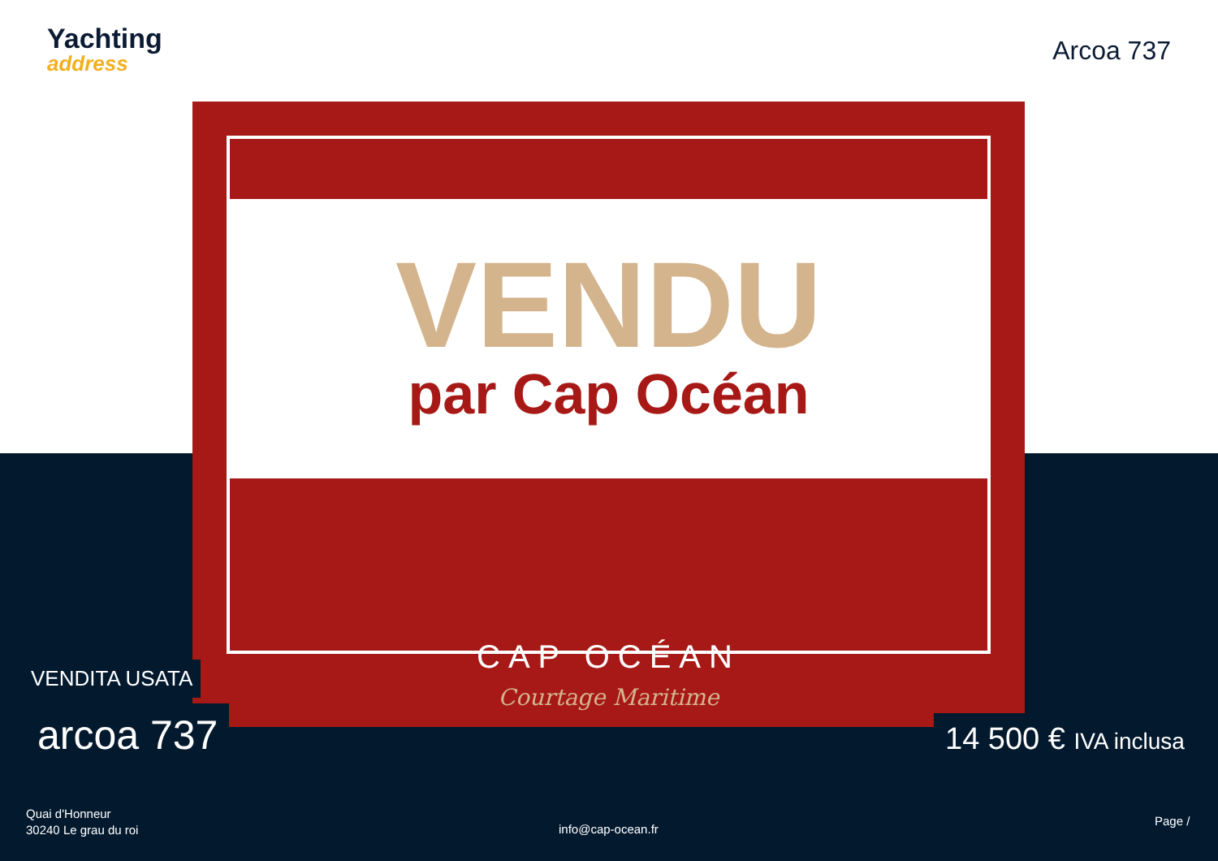Yachting
address
Arcoa 737
VENDU
par Cap Océan
CAP OCÉAN
Courtage Maritime
VENDITA USATA
arcoa 737 14 500 € IVA inclusa
Quai d'Honneur
30240 Le grau du roi
info@cap-ocean.fr
Page /